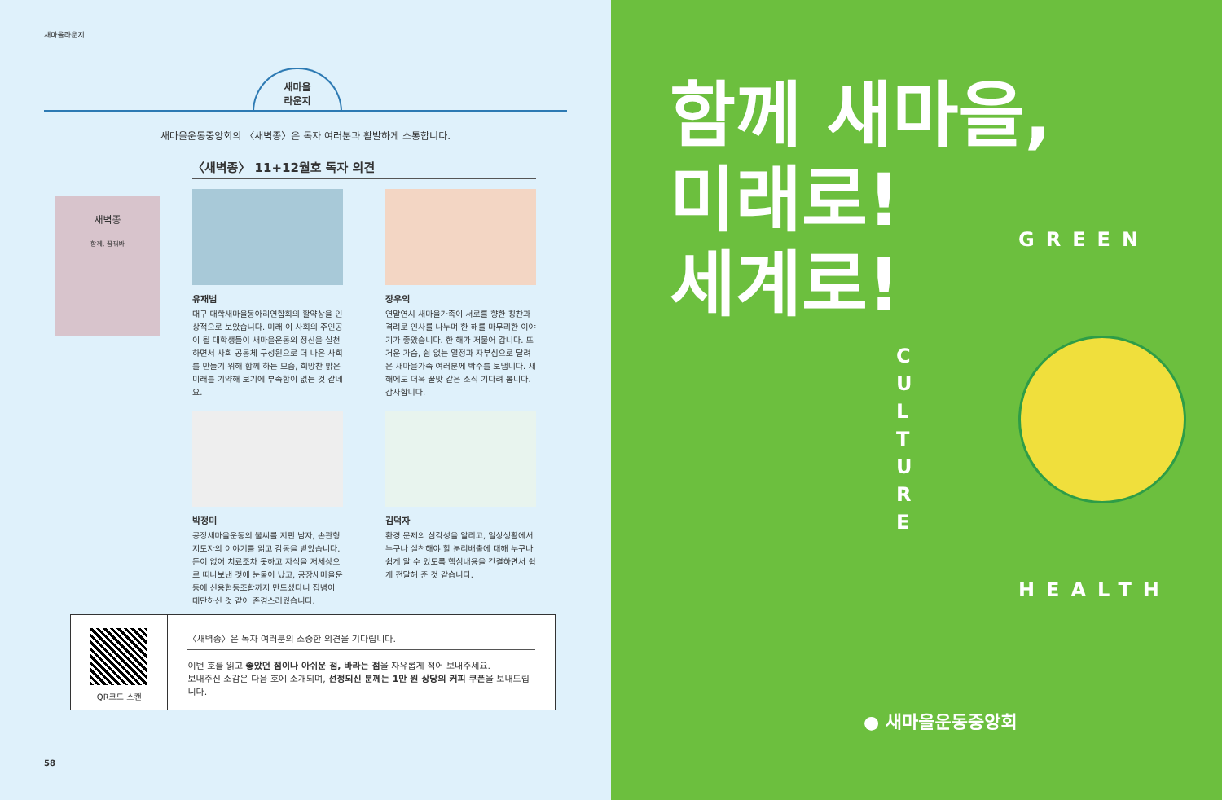새마을라운지
새마을
라운지
새마을운동중앙회의 〈새벽종〉은 독자 여러분과 활발하게 소통합니다.
새벽종
함께, 꿈꿔봐
〈새벽종〉 11+12월호 독자 의견
유재범
대구 대학새마을동아리연합회의 활약상을 인상적으로 보았습니다. 미래 이 사회의 주인공이 될 대학생들이 새마을운동의 정신을 실천하면서 사회 공동체 구성원으로 더 나은 사회를 만들기 위해 함께 하는 모습, 희망찬 밝은 미래를 기약해 보기에 부족함이 없는 것 같네요.
장우익
연말연시 새마을가족이 서로를 향한 칭찬과 격려로 인사를 나누며 한 해를 마무리한 이야기가 좋았습니다. 한 해가 저물어 갑니다. 뜨거운 가슴, 쉼 없는 열정과 자부심으로 달려온 새마을가족 여러분께 박수를 보냅니다. 새해에도 더욱 꿀맛 같은 소식 기다려 봅니다. 감사합니다.
박정미
공장새마을운동의 불씨를 지핀 남자, 손관형 지도자의 이야기를 읽고 감동을 받았습니다. 돈이 없어 치료조차 못하고 자식을 저세상으로 떠나보낸 것에 눈물이 났고, 공장새마을운동에 신용협동조합까지 만드셨다니 집념이 대단하신 것 같아 존경스러웠습니다.
김덕자
환경 문제의 심각성을 알리고, 일상생활에서 누구나 실천해야 할 분리배출에 대해 누구나 쉽게 알 수 있도록 핵심내용을 간결하면서 쉽게 전달해 준 것 같습니다.
QR코드 스캔
〈새벽종〉은 독자 여러분의 소중한 의견을 기다립니다.
이번 호를 읽고 좋았던 점이나 아쉬운 점, 바라는 점을 자유롭게 적어 보내주세요.
보내주신 소감은 다음 호에 소개되며, 선정되신 분께는 1만 원 상당의 커피 쿠폰을 보내드립니다.
58
함께 새마을,
미래로!
세계로!
GREEN
C U L T U R E
HEALTH
● 새마을운동중앙회